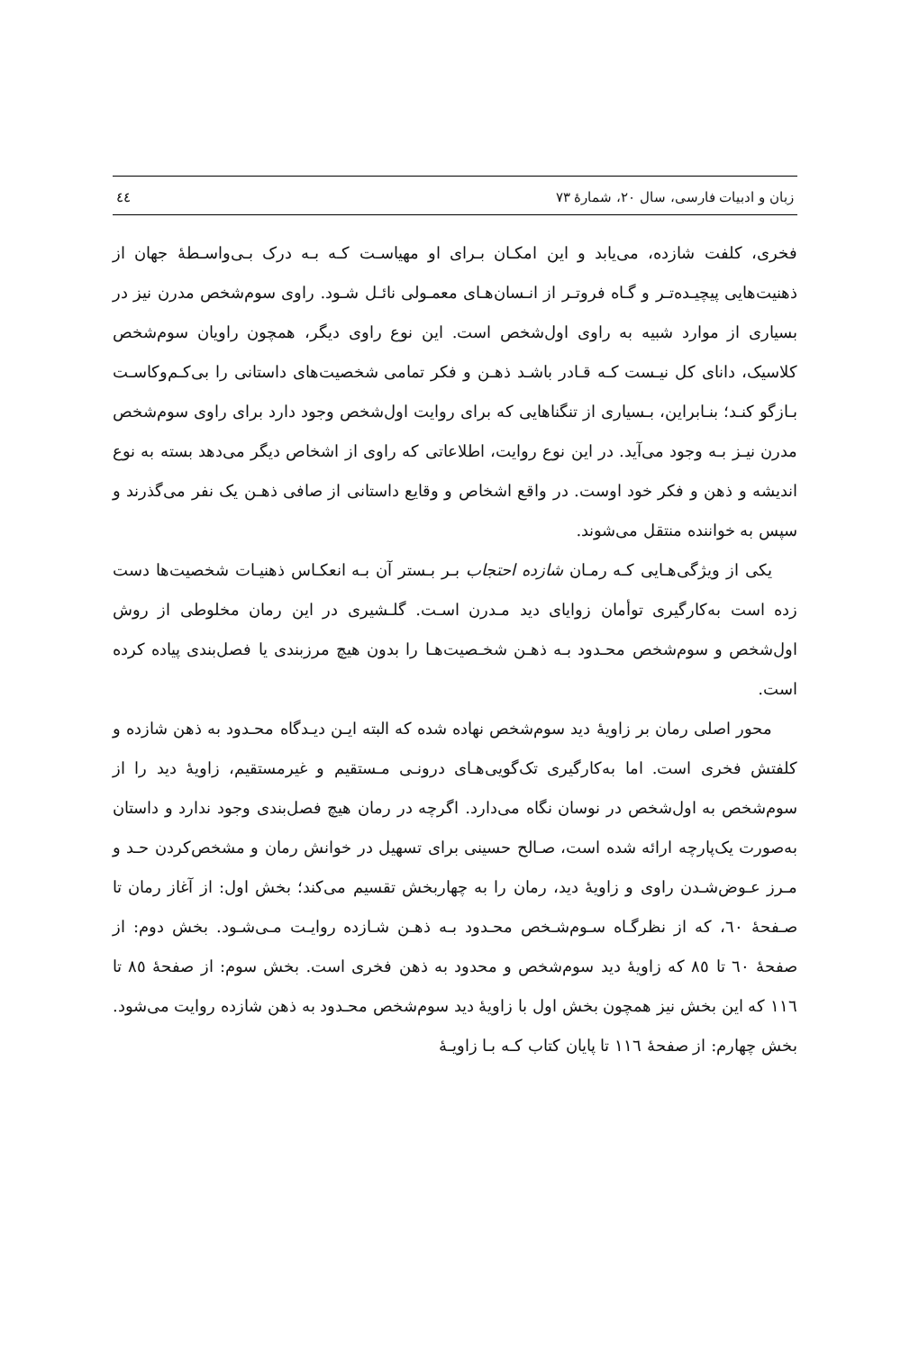زبان و ادبیات فارسی، سال ۲۰، شمارهٔ ۷۳ ٤٤
فخری، کلفت شازده، می‌یابد و این امکـان بـرای او مهیاسـت کـه بـه درک بـی‌واسـطهٔ جهان از ذهنیت‌هایی پیچیـده‌تـر و گـاه فروتـر از انـسان‌هـای معمـولی نائـل شـود. راوی سوم‌شخص مدرن نیز در بسیاری از موارد شبیه به راوی اول‌شخص است. این نوع راوی دیگر، همچون راویان سوم‌شخص کلاسیک، دانای کل نیـست کـه قـادر باشـد ذهـن و فکر تمامی شخصیت‌های داستانی را بی‌کـم‌وکاسـت بـازگو کنـد؛ بنـابراین، بـسیاری از تنگناهایی که برای روایت اول‌شخص وجود دارد برای راوی سوم‌شخص مدرن نیـز بـه وجود می‌آید. در این نوع روایت، اطلاعاتی که راوی از اشخاص دیگر می‌دهد بسته به نوع اندیشه و ذهن و فکر خود اوست. در واقع اشخاص و وقایع داستانی از صافی ذهـن یک نفر می‌گذرند و سپس به خواننده منتقل می‌شوند.
یکی از ویژگی‌هـایی کـه رمـان شازده احتجاب بـر بـستر آن بـه انعکـاس ذهنیـات شخصیت‌ها دست زده است به‌کارگیری توأمان زوایای دید مـدرن اسـت. گلـشیری در این رمان مخلوطی از روش اول‌شخص و سوم‌شخص محـدود بـه ذهـن شخـصیت‌هـا را بدون هیچ مرزبندی یا فصل‌بندی پیاده کرده است.
محور اصلی رمان بر زاویهٔ دید سوم‌شخص نهاده شده که البته ایـن دیـدگاه محـدود به ذهن شازده و کلفتش فخری است. اما به‌کارگیری تک‌گویی‌هـای درونـی مـستقیم و غیرمستقیم، زاویهٔ دید را از سوم‌شخص به اول‌شخص در نوسان نگاه می‌دارد. اگرچه در رمان هیچ فصل‌بندی وجود ندارد و داستان به‌صورت یک‌پارچه ارائه شده است، صـالح حسینی برای تسهیل در خوانش رمان و مشخص‌کردن حـد و مـرز عـوض‌شـدن راوی و زاویهٔ دید، رمان را به چهاربخش تقسیم می‌کند؛ بخش اول: از آغاز رمان تا صـفحهٔ ٦٠، که از نظرگـاه سـوم‌شـخص محـدود بـه ذهـن شـازده روایـت مـی‌شـود. بخش دوم: از صفحهٔ ٦٠ تا ٨٥ که زاویهٔ دید سوم‌شخص و محدود به ذهن فخری است. بخش سوم: از صفحهٔ ٨٥ تا ١١٦ که این بخش نیز همچون بخش اول با زاویهٔ دید سوم‌شخص محـدود به ذهن شازده روایت می‌شود. بخش چهارم: از صفحهٔ ١١٦ تا پایان کتاب کـه بـا زاویـهٔ